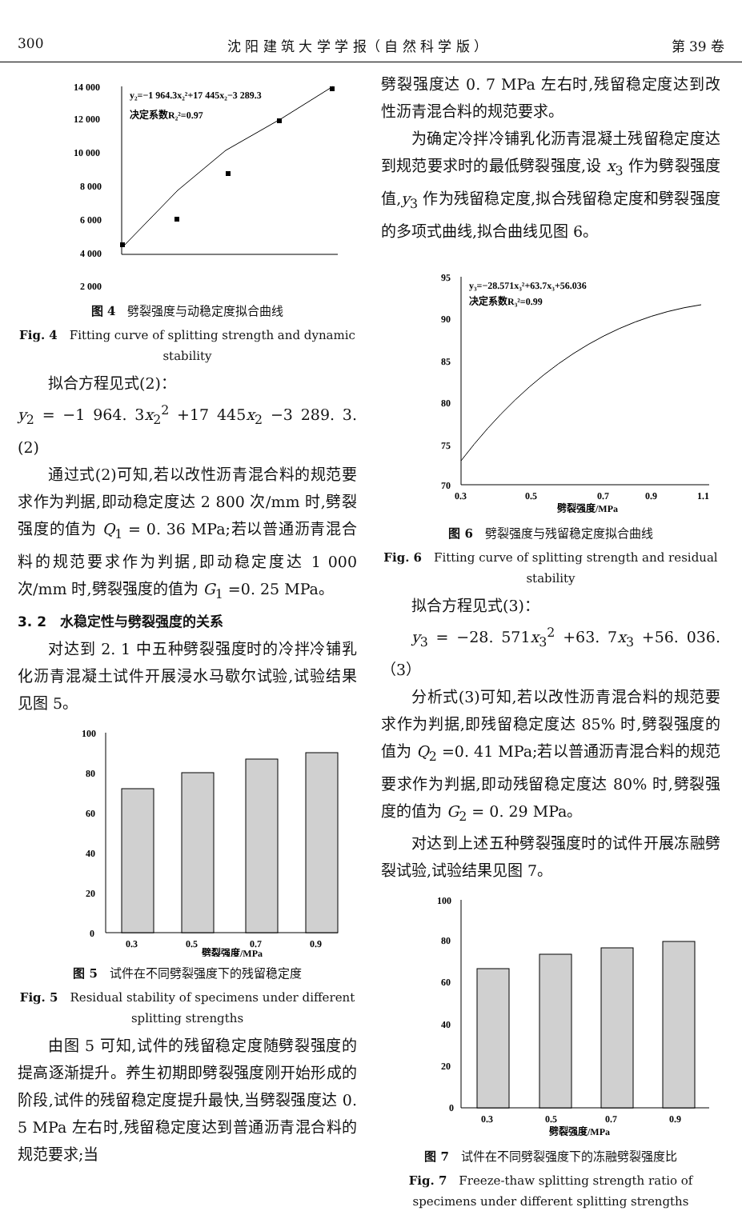300 沈 阳 建 筑 大 学 学 报（ 自 然 科 学 版 ） 第 39 卷
14 000
12 000
10 000
8 000
6 000
4 000
2 000
y₂=−1 964.3x₂²+17 445x₂−3 289.3
决定系数R₂²=0.97
图 4　劈裂强度与动稳定度拟合曲线
Fig. 4　Fitting curve of splitting strength and dynamic stability
拟合方程见式(2)：
y<sub>2</sub> = −1 964. 3x<sub>2</sub><sup>2</sup> +17 445x<sub>2</sub> −3 289. 3.　(2)
通过式(2)可知,若以改性沥青混合料的规范要求作为判据,即动稳定度达 2 800 次/mm 时,劈裂强度的值为 Q<sub>1</sub> = 0. 36 MPa;若以普通沥青混合料的规范要求作为判据,即动稳定度达 1 000 次/mm 时,劈裂强度的值为 G<sub>1</sub> =0. 25 MPa。
3. 2　水稳定性与劈裂强度的关系
对达到 2. 1 中五种劈裂强度时的冷拌冷铺乳化沥青混凝土试件开展浸水马歇尔试验,试验结果见图 5。
100
80
60
40
20
0
0.3
0.5
0.7
0.9
劈裂强度/MPa
图 5　试件在不同劈裂强度下的残留稳定度
Fig. 5　Residual stability of specimens under different splitting strengths
由图 5 可知,试件的残留稳定度随劈裂强度的提高逐渐提升。养生初期即劈裂强度刚开始形成的阶段,试件的残留稳定度提升最快,当劈裂强度达 0. 5 MPa 左右时,残留稳定度达到普通沥青混合料的规范要求;当
劈裂强度达 0. 7 MPa 左右时,残留稳定度达到改性沥青混合料的规范要求。
为确定冷拌冷铺乳化沥青混凝土残留稳定度达到规范要求时的最低劈裂强度,设 x<sub>3</sub> 作为劈裂强度值,y<sub>3</sub> 作为残留稳定度,拟合残留稳定度和劈裂强度的多项式曲线,拟合曲线见图 6。
95
90
85
80
75
70
y₃=−28.571x₃²+63.7x₃+56.036
决定系数R₃²=0.99
0.3
0.5
0.7
0.9
1.1
劈裂强度/MPa
图 6　劈裂强度与残留稳定度拟合曲线
Fig. 6　Fitting curve of splitting strength and residual stability
拟合方程见式(3)：
y<sub>3</sub> = −28. 571x<sub>3</sub><sup>2</sup> +63. 7x<sub>3</sub> +56. 036.（3）
分析式(3)可知,若以改性沥青混合料的规范要求作为判据,即残留稳定度达 85% 时,劈裂强度的值为 Q<sub>2</sub> =0. 41 MPa;若以普通沥青混合料的规范要求作为判据,即动残留稳定度达 80% 时,劈裂强度的值为 G<sub>2</sub> = 0. 29 MPa。
对达到上述五种劈裂强度时的试件开展冻融劈裂试验,试验结果见图 7。
100
80
60
40
20
0
0.3
0.5
0.7
0.9
劈裂强度/MPa
图 7　试件在不同劈裂强度下的冻融劈裂强度比
Fig. 7　Freeze-thaw splitting strength ratio of specimens under different splitting strengths